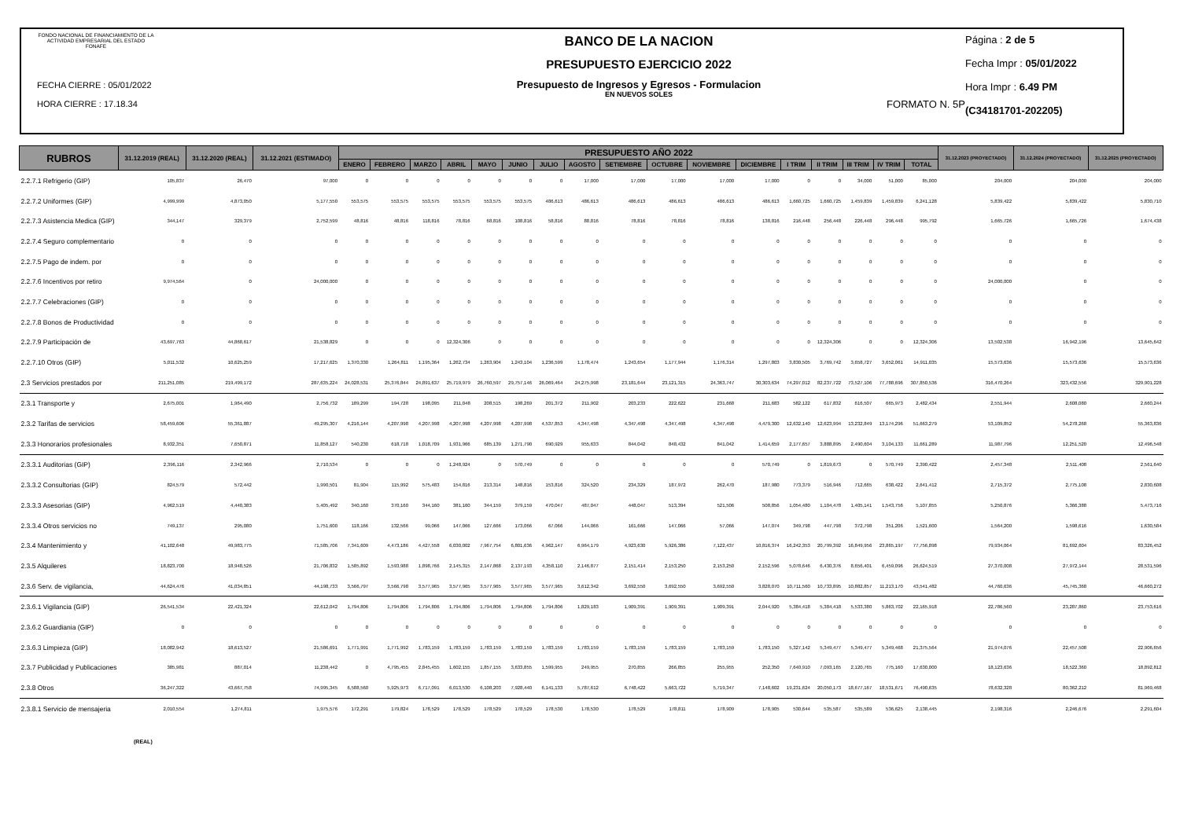FONDO NACIONAL DE FINANCIAMIENTO DE LA ACTIVIDAD EMPRESARIAL DEL ESTADO FONAFE
FECHA CIERRE : 05/01/2022
HORA CIERRE : 17.18.34
BANCO DE LA NACION
PRESUPUESTO EJERCICIO 2022
Presupuesto de Ingresos y Egresos - Formulacion
EN NUEVOS SOLES
FORMATO N. 5P
Página : 2 de 5
Fecha Impr : 05/01/2022
Hora Impr : 6.49 PM
(C34181701-202205)
| RUBROS | 31.12.2019 (REAL) | 31.12.2020 (REAL) | 31.12.2021 (ESTIMADO) | PRESUPUESTO AÑO 2022 | | | | | | | | | | | | | | | | | 31.12.2023 (PROYECTADO) | 31.12.2024 (PROYECTADO) | 31.12.2025 (PROYECTADO) |
| --- | --- | --- | --- | --- | --- | --- | --- | --- | --- | --- | --- | --- | --- | --- | --- | --- | --- | --- | --- | --- | --- | --- | --- |
| | | | | ENERO | FEBRERO | MARZO | ABRIL | MAYO | JUNIO | JULIO | AGOSTO | SETIEMBRE | OCTUBRE | NOVIEMBRE | DICIEMBRE | I TRIM | II TRIM | III TRIM | IV TRIM | TOTAL | | | |
| 2.2.7.1 Refrigerio (GIP) | 105,837 | 26,470 | 97,000 | 0 | 0 | 0 | 0 | 0 | 0 | 0 | 17,000 | 17,000 | 17,000 | 17,000 | 17,000 | 0 | 0 | 34,000 | 51,000 | 85,000 | 204,000 | 204,000 | 204,000 |
| 2.2.7.2 Uniformes (GIP) | 4,999,999 | 4,873,050 | 5,177,550 | 553,575 | 553,575 | 553,575 | 553,575 | 553,575 | 553,575 | 486,613 | 486,613 | 486,613 | 486,613 | 486,613 | 486,613 | 1,660,725 | 1,660,725 | 1,459,839 | 1,459,839 | 6,241,128 | 5,839,422 | 5,839,422 | 5,830,710 |
| 2.2.7.3 Asistencia Medica (GIP) | 344,147 | 329,379 | 2,752,599 | 48,816 | 48,816 | 118,816 | 78,816 | 68,816 | 108,816 | 58,816 | 88,816 | 78,816 | 78,816 | 78,816 | 138,816 | 216,448 | 256,448 | 226,448 | 296,448 | 995,792 | 1,665,726 | 1,665,726 | 1,674,438 |
| 2.2.7.4 Seguro complementario | 0 | 0 | 0 | 0 | 0 | 0 | 0 | 0 | 0 | 0 | 0 | 0 | 0 | 0 | 0 | 0 | 0 | 0 | 0 | 0 | 0 | 0 | 0 |
| 2.2.7.5 Pago de indem. por | 0 | 0 | 0 | 0 | 0 | 0 | 0 | 0 | 0 | 0 | 0 | 0 | 0 | 0 | 0 | 0 | 0 | 0 | 0 | 0 | 0 | 0 | 0 |
| 2.2.7.6 Incentivos por retiro | 9,974,564 | 0 | 24,000,000 | 0 | 0 | 0 | 0 | 0 | 0 | 0 | 0 | 0 | 0 | 0 | 0 | 0 | 0 | 0 | 0 | 0 | 24,000,000 | 0 | 0 |
| 2.2.7.7 Celebraciones (GIP) | 0 | 0 | 0 | 0 | 0 | 0 | 0 | 0 | 0 | 0 | 0 | 0 | 0 | 0 | 0 | 0 | 0 | 0 | 0 | 0 | 0 | 0 | 0 |
| 2.2.7.8 Bonos de Productividad | 0 | 0 | 0 | 0 | 0 | 0 | 0 | 0 | 0 | 0 | 0 | 0 | 0 | 0 | 0 | 0 | 0 | 0 | 0 | 0 | 0 | 0 | 0 |
| 2.2.7.9 Participación de | 43,697,763 | 44,868,617 | 21,538,829 | 0 | 0 | 0 | 12,324,306 | 0 | 0 | 0 | 0 | 0 | 0 | 0 | 0 | 0 | 12,324,306 | 0 | 0 | 12,324,306 | 13,502,538 | 16,942,196 | 13,645,642 |
| 2.2.7.10 Otros (GIP) | 5,011,532 | 10,625,259 | 17,217,625 | 1,370,330 | 1,264,811 | 1,195,364 | 1,262,734 | 1,263,904 | 1,243,104 | 1,236,599 | 1,178,474 | 1,243,654 | 1,177,944 | 1,176,314 | 1,297,803 | 3,830,505 | 3,769,742 | 3,658,727 | 3,652,061 | 14,911,035 | 15,573,636 | 15,573,636 | 15,573,636 |
| 2.3 Servicios prestados por | 211,251,085 | 219,499,172 | 287,635,224 | 24,028,531 | 25,376,844 | 24,891,637 | 25,719,979 | 26,760,597 | 29,757,146 | 26,069,464 | 24,275,998 | 23,181,644 | 23,121,315 | 24,363,747 | 30,303,634 | 74,297,012 | 82,237,722 | 73,527,106 | 77,788,696 | 307,850,536 | 316,470,264 | 323,432,556 | 329,901,228 |
| 2.3.1 Transporte y | 2,675,001 | 1,964,490 | 2,756,732 | 189,299 | 194,728 | 198,095 | 211,048 | 208,515 | 198,269 | 201,372 | 211,902 | 203,233 | 222,622 | 231,668 | 211,683 | 582,122 | 617,832 | 616,507 | 665,973 | 2,482,434 | 2,551,944 | 2,608,080 | 2,660,244 |
| 2.3.2 Tarifas de servicios | 58,459,606 | 55,361,887 | 49,295,307 | 4,216,144 | 4,207,998 | 4,207,998 | 4,207,998 | 4,207,998 | 4,207,998 | 4,537,853 | 4,347,498 | 4,347,498 | 4,347,498 | 4,347,498 | 4,479,300 | 12,632,140 | 12,623,994 | 13,232,849 | 13,174,296 | 51,663,279 | 53,109,852 | 54,278,268 | 55,363,836 |
| 2.3.3 Honorarios profesionales | 8,932,351 | 7,650,871 | 11,858,127 | 540,230 | 618,718 | 1,018,709 | 1,931,966 | 685,139 | 1,271,790 | 690,929 | 955,633 | 844,042 | 848,432 | 841,042 | 1,414,659 | 2,177,657 | 3,888,895 | 2,490,604 | 3,104,133 | 11,661,289 | 11,987,796 | 12,251,520 | 12,496,548 |
| 2.3.3.1 Auditorias (GIP) | 2,396,116 | 2,342,966 | 2,710,534 | 0 | 0 | 0 | 1,248,924 | 0 | 570,749 | 0 | 0 | 0 | 0 | 0 | 570,749 | 0 | 1,819,673 | 0 | 570,749 | 2,390,422 | 2,457,348 | 2,511,408 | 2,561,640 |
| 2.3.3.2 Consultorias (GIP) | 824,579 | 572,442 | 1,990,501 | 81,904 | 115,992 | 575,483 | 154,816 | 213,314 | 148,816 | 153,816 | 324,520 | 234,329 | 187,972 | 262,470 | 187,980 | 773,379 | 516,946 | 712,665 | 638,422 | 2,641,412 | 2,715,372 | 2,775,108 | 2,830,608 |
| 2.3.3.3 Asesorias (GIP) | 4,962,519 | 4,440,383 | 5,405,492 | 340,160 | 370,160 | 344,160 | 381,160 | 344,159 | 379,159 | 470,047 | 487,047 | 448,047 | 513,394 | 521,506 | 508,856 | 1,054,480 | 1,104,478 | 1,405,141 | 1,543,756 | 5,107,855 | 5,250,876 | 5,366,388 | 5,473,716 |
| 2.3.3.4 Otros servicios no | 749,137 | 295,080 | 1,751,600 | 118,166 | 132,566 | 99,066 | 147,066 | 127,666 | 173,066 | 67,066 | 144,066 | 161,666 | 147,066 | 57,066 | 147,074 | 349,798 | 447,798 | 372,798 | 351,206 | 1,521,600 | 1,564,200 | 1,598,616 | 1,630,584 |
| 2.3.4 Mantenimiento y | 41,102,648 | 49,983,775 | 71,585,706 | 7,341,609 | 4,473,186 | 4,427,558 | 6,030,002 | 7,967,754 | 6,801,636 | 4,962,147 | 6,964,179 | 4,923,630 | 5,926,386 | 7,122,437 | 10,816,374 | 16,242,353 | 20,799,392 | 16,849,956 | 23,865,197 | 77,756,898 | 79,934,064 | 81,692,604 | 83,326,452 |
| 2.3.5 Alquileres | 18,823,700 | 18,948,526 | 21,706,832 | 1,585,892 | 1,593,988 | 1,898,766 | 2,145,315 | 2,147,868 | 2,137,193 | 4,358,110 | 2,146,877 | 2,151,414 | 2,153,250 | 2,153,250 | 2,152,596 | 5,078,646 | 6,430,376 | 8,656,401 | 6,459,096 | 26,624,519 | 27,370,008 | 27,972,144 | 28,531,596 |
| 2.3.6 Serv. de vigilancia, | 44,624,476 | 41,034,851 | 44,198,733 | 3,566,797 | 3,566,798 | 3,577,965 | 3,577,965 | 3,577,965 | 3,577,965 | 3,577,965 | 3,612,342 | 3,692,550 | 3,692,550 | 3,692,550 | 3,828,070 | 10,711,560 | 10,733,895 | 10,882,857 | 11,213,170 | 43,541,482 | 44,760,636 | 45,745,368 | 46,660,272 |
| 2.3.6.1 Vigilancia (GIP) | 26,541,534 | 22,421,324 | 22,612,042 | 1,794,806 | 1,794,806 | 1,794,806 | 1,794,806 | 1,794,806 | 1,794,806 | 1,794,806 | 1,829,183 | 1,909,391 | 1,909,391 | 1,909,391 | 2,044,920 | 5,384,418 | 5,384,418 | 5,533,380 | 5,863,702 | 22,165,918 | 22,786,560 | 23,287,860 | 23,753,616 |
| 2.3.6.2 Guardiania (GIP) | 0 | 0 | 0 | 0 | 0 | 0 | 0 | 0 | 0 | 0 | 0 | 0 | 0 | 0 | 0 | 0 | 0 | 0 | 0 | 0 | 0 | 0 | 0 |
| 2.3.6.3 Limpieza (GIP) | 18,082,942 | 18,613,527 | 21,586,691 | 1,771,991 | 1,771,992 | 1,783,159 | 1,783,159 | 1,783,159 | 1,783,159 | 1,783,159 | 1,783,159 | 1,783,159 | 1,783,159 | 1,783,159 | 1,783,150 | 5,327,142 | 5,349,477 | 5,349,477 | 5,349,468 | 21,375,564 | 21,974,076 | 22,457,508 | 22,906,656 |
| 2.3.7 Publicidad y Publicaciones | 385,981 | 887,014 | 11,238,442 | 0 | 4,795,455 | 2,845,455 | 1,602,155 | 1,857,155 | 3,633,855 | 1,599,955 | 249,955 | 270,855 | 266,855 | 255,955 | 252,350 | 7,640,910 | 7,093,165 | 2,120,765 | 775,160 | 17,630,000 | 18,123,636 | 18,522,360 | 18,892,812 |
| 2.3.8 Otros | 36,247,322 | 43,667,758 | 74,995,345 | 6,588,560 | 5,925,973 | 6,717,091 | 6,013,530 | 6,108,203 | 7,928,440 | 6,141,133 | 5,787,612 | 6,748,422 | 5,663,722 | 5,719,347 | 7,148,602 | 19,231,624 | 20,050,173 | 18,677,167 | 18,531,671 | 76,490,635 | 78,632,328 | 80,362,212 | 81,969,468 |
| 2.3.8.1 Servicio de mensajeria | 2,010,554 | 1,274,811 | 1,975,576 | 172,291 | 179,824 | 178,529 | 178,529 | 178,529 | 178,529 | 178,530 | 178,530 | 178,529 | 178,811 | 178,909 | 178,905 | 530,644 | 535,587 | 535,589 | 536,625 | 2,138,445 | 2,198,316 | 2,246,676 | 2,291,604 |
(REAL)